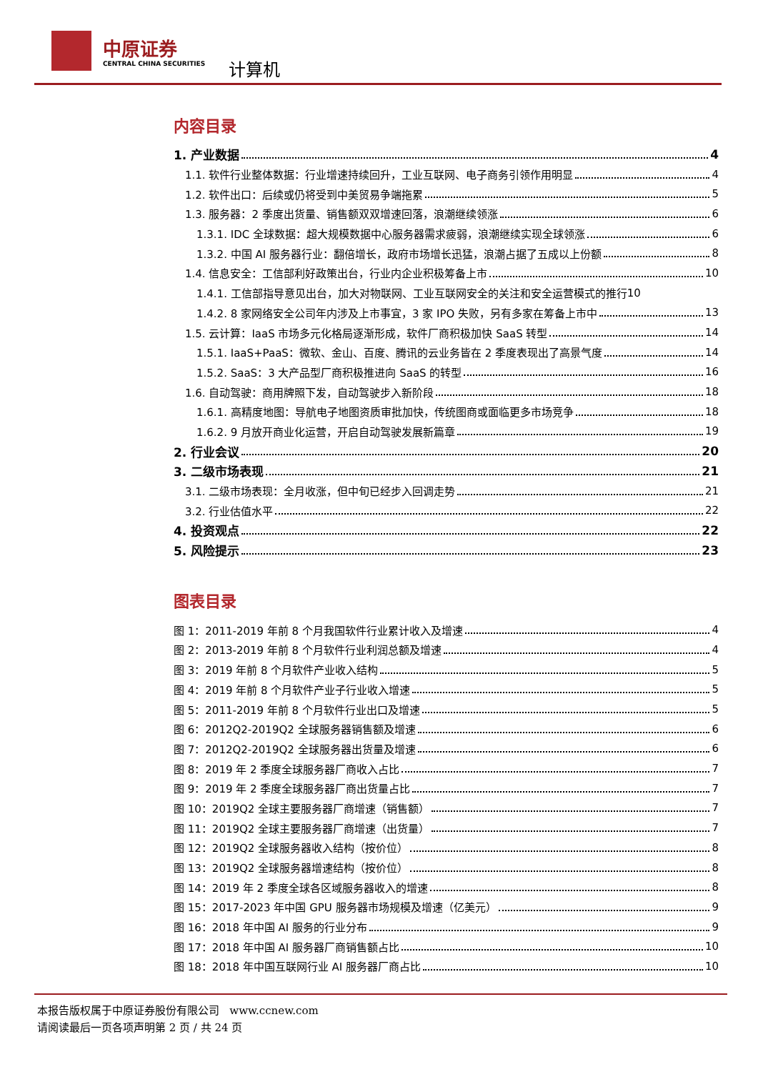中原证券
CENTRAL CHINA SECURITIES 计算机
内容目录
1. 产业数据 4
1.1. 软件行业整体数据：行业增速持续回升，工业互联网、电子商务引领作用明显 4
1.2. 软件出口：后续或仍将受到中美贸易争端拖累 5
1.3. 服务器：2 季度出货量、销售额双双增速回落，浪潮继续领涨 6
1.3.1. IDC 全球数据：超大规模数据中心服务器需求疲弱，浪潮继续实现全球领涨 6
1.3.2. 中国 AI 服务器行业：翻倍增长，政府市场增长迅猛，浪潮占据了五成以上份额 8
1.4. 信息安全：工信部利好政策出台，行业内企业积极筹备上市 10
1.4.1. 工信部指导意见出台，加大对物联网、工业互联网安全的关注和安全运营模式的推行 10
1.4.2. 8 家网络安全公司年内涉及上市事宜，3 家 IPO 失败，另有多家在筹备上市中 13
1.5. 云计算：IaaS 市场多元化格局逐渐形成，软件厂商积极加快 SaaS 转型 14
1.5.1. IaaS+PaaS：微软、金山、百度、腾讯的云业务皆在 2 季度表现出了高景气度 14
1.5.2. SaaS：3 大产品型厂商积极推进向 SaaS 的转型 16
1.6. 自动驾驶：商用牌照下发，自动驾驶步入新阶段 18
1.6.1. 高精度地图：导航电子地图资质审批加快，传统图商或面临更多市场竞争 18
1.6.2. 9 月放开商业化运营，开启自动驾驶发展新篇章 19
2. 行业会议 20
3. 二级市场表现 21
3.1. 二级市场表现：全月收涨，但中旬已经步入回调走势 21
3.2. 行业估值水平 22
4. 投资观点 22
5. 风险提示 23
图表目录
图 1：2011-2019 年前 8 个月我国软件行业累计收入及增速 4
图 2：2013-2019 年前 8 个月软件行业利润总额及增速 4
图 3：2019 年前 8 个月软件产业收入结构 5
图 4：2019 年前 8 个月软件产业子行业收入增速 5
图 5：2011-2019 年前 8 个月软件行业出口及增速 5
图 6：2012Q2-2019Q2 全球服务器销售额及增速 6
图 7：2012Q2-2019Q2 全球服务器出货量及增速 6
图 8：2019 年 2 季度全球服务器厂商收入占比 7
图 9：2019 年 2 季度全球服务器厂商出货量占比 7
图 10：2019Q2 全球主要服务器厂商增速（销售额） 7
图 11：2019Q2 全球主要服务器厂商增速（出货量） 7
图 12：2019Q2 全球服务器收入结构（按价位） 8
图 13：2019Q2 全球服务器增速结构（按价位） 8
图 14：2019 年 2 季度全球各区域服务器收入的增速 8
图 15：2017-2023 年中国 GPU 服务器市场规模及增速（亿美元） 9
图 16：2018 年中国 AI 服务的行业分布 9
图 17：2018 年中国 AI 服务器厂商销售额占比 10
图 18：2018 年中国互联网行业 AI 服务器厂商占比 10
本报告版权属于中原证券股份有限公司 www.ccnew.com
请阅读最后一页各项声明第 2 页 / 共 24 页